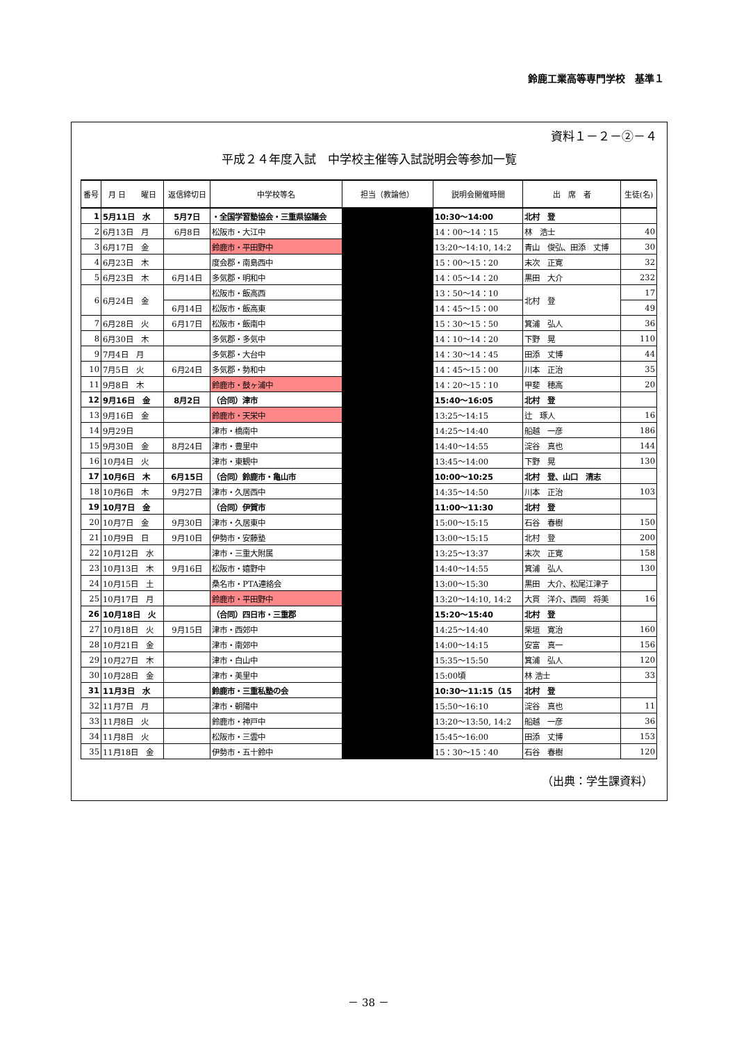鈴鹿工業高等専門学校　基準１
資料１－２－②－４
平成２４年度入試　中学校主催等入試説明会等参加一覧
| 番号 | 月 日 曜日 | 返信締切日 | 中学校等名 | 担当（教論他） | 説明会開催時間 | 出 席 者 | 生徒(名) |
| --- | --- | --- | --- | --- | --- | --- | --- |
| 1 | 5月11日 水 | 5月7日 | ・全国学習塾協会・三重県協議会 | | 10:30～14:00 | 北村 登 | |
| 2 | 6月13日 月 | 6月8日 | 松阪市・大江中 | | 14：00～14：15 | 林 浩士 | 40 |
| 3 | 6月17日 金 | | 鈴鹿市・平田野中 | | 13:20～14:10, 14:2 | 青山 俊弘、田添 丈博 | 30 |
| 4 | 6月23日 木 | | 度会郡・南島西中 | | 15：00～15：20 | 末次 正寛 | 32 |
| 5 | 6月23日 木 | 6月14日 | 多気郡・明和中 | | 14：05～14：20 | 黒田 大介 | 232 |
| 6 | 6月24日 金 | | 松阪市・飯高西 | | 13：50～14：10 | 北村 登 | 17 |
| | | 6月14日 | 松阪市・飯高東 | | 14：45～15：00 | | 49 |
| 7 | 6月28日 火 | 6月17日 | 松阪市・飯南中 | | 15：30～15：50 | 箕浦 弘人 | 36 |
| 8 | 6月30日 木 | | 多気郡・多気中 | | 14：10～14：20 | 下野 晃 | 110 |
| 9 | 7月4日 月 | | 多気郡・大台中 | | 14：30～14：45 | 田添 丈博 | 44 |
| 10 | 7月5日 火 | 6月24日 | 多気郡・勢和中 | | 14：45～15：00 | 川本 正治 | 35 |
| 11 | 9月8日 木 | | 鈴鹿市・鼓ヶ浦中 | | 14：20～15：10 | 甲斐 穂高 | 20 |
| 12 | 9月16日 金 | 8月2日 | （合同）津市 | | 15:40～16:05 | 北村 登 | |
| 13 | 9月16日 金 | | 鈴鹿市・天栄中 | | 13:25～14:15 | 辻 琢人 | 16 |
| 14 | 9月29日 | | 津市・橋南中 | | 14:25～14:40 | 船越 一彦 | 186 |
| 15 | 9月30日 金 | 8月24日 | 津市・豊里中 | | 14:40～14:55 | 淀谷 真也 | 144 |
| 16 | 10月4日 火 | | 津市・東観中 | | 13:45～14:00 | 下野 晃 | 130 |
| 17 | 10月6日 木 | 6月15日 | （合同）鈴鹿市・亀山市 | | 10:00～10:25 | 北村 登、山口 清志 | |
| 18 | 10月6日 木 | 9月27日 | 津市・久居西中 | | 14:35～14:50 | 川本 正治 | 103 |
| 19 | 10月7日 金 | | （合同）伊賀市 | | 11:00～11:30 | 北村 登 | |
| 20 | 10月7日 金 | 9月30日 | 津市・久居東中 | | 15:00～15:15 | 石谷 春樹 | 150 |
| 21 | 10月9日 日 | 9月10日 | 伊勢市・安藤塾 | | 13:00～15:15 | 北村 登 | 200 |
| 22 | 10月12日 水 | | 津市・三重大附属 | | 13:25～13:37 | 末次 正寛 | 158 |
| 23 | 10月13日 木 | 9月16日 | 松阪市・嬉野中 | | 14:40～14:55 | 箕浦 弘人 | 130 |
| 24 | 10月15日 土 | | 桑名市・PTA連絡会 | | 13:00～15:30 | 黒田 大介、松尾江津子 | |
| 25 | 10月17日 月 | | 鈴鹿市・平田野中 | | 13:20～14:10, 14:2 | 大貫 洋介、西岡 将美 | 16 |
| 26 | 10月18日 火 | | （合同）四日市・三重郡 | | 15:20～15:40 | 北村 登 | |
| 27 | 10月18日 火 | 9月15日 | 津市・西郊中 | | 14:25～14:40 | 柴垣 寛治 | 160 |
| 28 | 10月21日 金 | | 津市・南郊中 | | 14:00～14:15 | 安富 真一 | 156 |
| 29 | 10月27日 木 | | 津市・白山中 | | 15:35～15:50 | 箕浦 弘人 | 120 |
| 30 | 10月28日 金 | | 津市・美里中 | | 15:00頃 | 林 浩士 | 33 |
| 31 | 11月3日 水 | | 鈴鹿市・三重私塾の会 | | 10:30～11:15（15 | 北村 登 | |
| 32 | 11月7日 月 | | 津市・朝陽中 | | 15:50～16:10 | 淀谷 真也 | 11 |
| 33 | 11月8日 火 | | 鈴鹿市・神戸中 | | 13:20～13:50, 14:2 | 船越 一彦 | 36 |
| 34 | 11月8日 火 | | 松阪市・三雲中 | | 15:45～16:00 | 田添 丈博 | 153 |
| 35 | 11月18日 金 | | 伊勢市・五十鈴中 | | 15：30～15：40 | 石谷 春樹 | 120 |
（出典：学生課資料）
－ 38 －